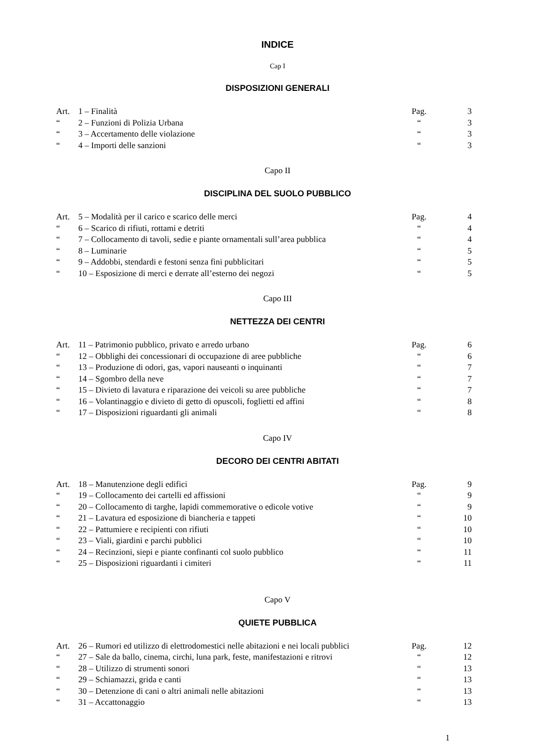INDICE
Cap I
DISPOSIZIONI GENERALI
| Art. | 1 – Finalità | Pag. | 3 |
| “ | 2 – Funzioni di Polizia Urbana | “ | 3 |
| “ | 3 – Accertamento delle violazione | “ | 3 |
| “ | 4 – Importi delle sanzioni | “ | 3 |
Capo II
DISCIPLINA DEL SUOLO PUBBLICO
| Art. | 5 – Modalità per il carico e scarico delle merci | Pag. | 4 |
| “ | 6 – Scarico di rifiuti, rottami e detriti | “ | 4 |
| “ | 7 – Collocamento di tavoli, sedie e piante ornamentali sull’area pubblica | “ | 4 |
| “ | 8 – Luminarie | “ | 5 |
| “ | 9 – Addobbi, stendardi e festoni senza fini pubblicitari | “ | 5 |
| “ | 10 – Esposizione di merci e derrate all’esterno dei negozi | “ | 5 |
Capo III
NETTEZZA DEI CENTRI
| Art. | 11 – Patrimonio pubblico, privato e arredo urbano | Pag. | 6 |
| “ | 12 – Obblighi dei concessionari di occupazione di aree pubbliche | “ | 6 |
| “ | 13 – Produzione di odori, gas, vapori nauseanti o inquinanti | “ | 7 |
| “ | 14 – Sgombro della neve | “ | 7 |
| “ | 15 – Divieto di lavatura e riparazione dei veicoli su aree pubbliche | “ | 7 |
| “ | 16 – Volantinaggio e divieto di getto di opuscoli, foglietti ed affini | “ | 8 |
| “ | 17 – Disposizioni riguardanti gli animali | “ | 8 |
Capo IV
DECORO DEI CENTRI ABITATI
| Art. | 18 – Manutenzione degli edifici | Pag. | 9 |
| “ | 19 – Collocamento dei cartelli ed affissioni | “ | 9 |
| “ | 20 – Collocamento di targhe, lapidi commemorative o edicole votive | “ | 9 |
| “ | 21 – Lavatura ed esposizione di biancheria e tappeti | “ | 10 |
| “ | 22 – Pattumiere e recipienti con rifiuti | “ | 10 |
| “ | 23 – Viali, giardini e parchi pubblici | “ | 10 |
| “ | 24 – Recinzioni, siepi e piante confinanti col suolo pubblico | “ | 11 |
| “ | 25 – Disposizioni riguardanti i cimiteri | “ | 11 |
Capo V
QUIETE PUBBLICA
| Art. | 26 – Rumori ed utilizzo di elettrodomestici nelle abitazioni e nei locali pubblici | Pag. | 12 |
| “ | 27 – Sale da ballo, cinema, circhi, luna park, feste, manifestazioni e ritrovi | “ | 12 |
| “ | 28 – Utilizzo di strumenti sonori | “ | 13 |
| “ | 29 – Schiamazzi, grida e canti | “ | 13 |
| “ | 30 – Detenzione di cani o altri animali nelle abitazioni | “ | 13 |
| “ | 31 – Accattonaggio | “ | 13 |
1